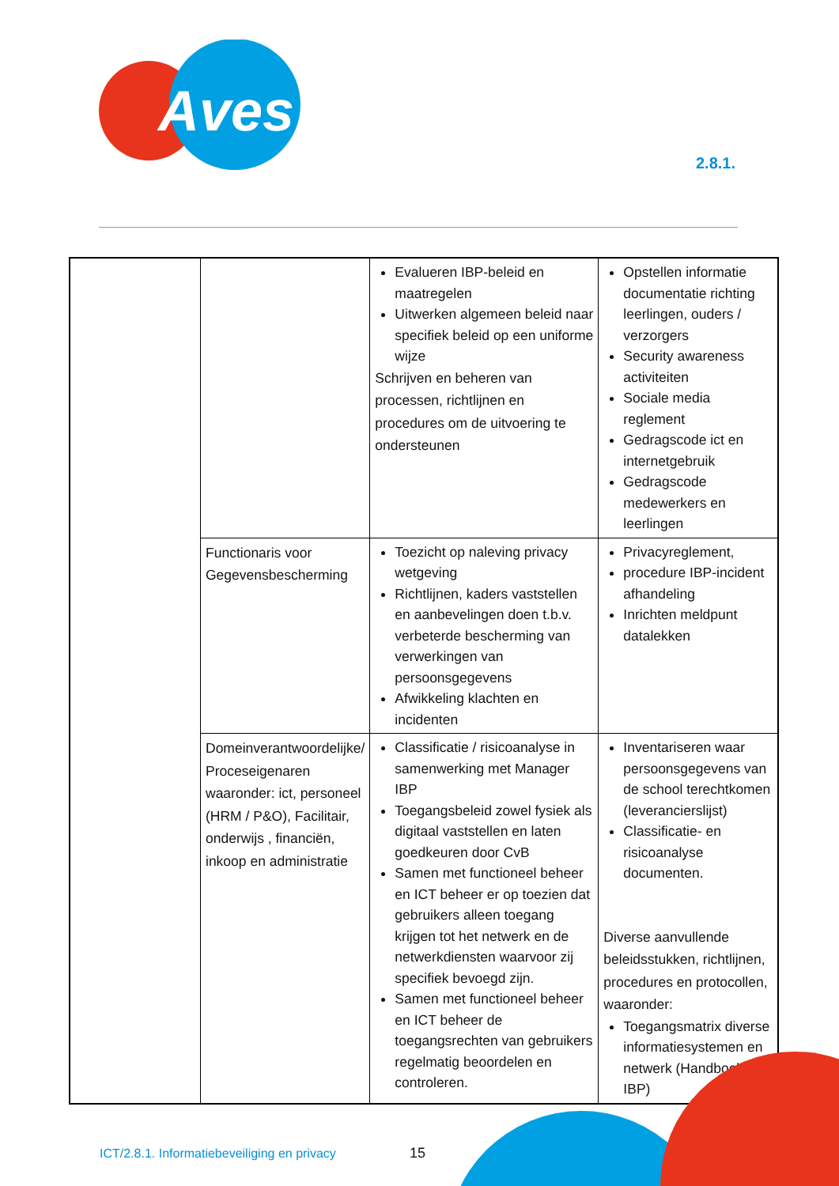Aves
2.8.1.
| | | Evalueren IBP-beleid en maatregelen Uitwerken algemeen beleid naar specifiek beleid op een uniforme wijze Schrijven en beheren van processen, richtlijnen en procedures om de uitvoering te ondersteunen | Opstellen informatie documentatie richting leerlingen, ouders / verzorgers Security awareness activiteiten Sociale media reglement Gedragscode ict en internetgebruik Gedragscode medewerkers en leerlingen |
| | Functionaris voor Gegevensbescherming | Toezicht op naleving privacy wetgeving Richtlijnen, kaders vaststellen en aanbevelingen doen t.b.v. verbeterde bescherming van verwerkingen van persoonsgegevens Afwikkeling klachten en incidenten | Privacyreglement, procedure IBP-incident afhandeling Inrichten meldpunt datalekken |
| | Domeinverantwoordelijke/ Proceseigenaren waaronder: ict, personeel (HRM / P&O), Facilitair, onderwijs , financiën, inkoop en administratie | Classificatie / risicoanalyse in samenwerking met Manager IBP Toegangsbeleid zowel fysiek als digitaal vaststellen en laten goedkeuren door CvB Samen met functioneel beheer en ICT beheer er op toezien dat gebruikers alleen toegang krijgen tot het netwerk en de netwerkdiensten waarvoor zij specifiek bevoegd zijn. Samen met functioneel beheer en ICT beheer de toegangsrechten van gebruikers regelmatig beoordelen en controleren. | Inventariseren waar persoonsgegevens van de school terechtkomen (leverancierslijst) Classificatie- en risicoanalyse documenten. Diverse aanvullende beleidsstukken, richtlijnen, procedures en protocollen, waaronder: Toegangsmatrix diverse informatiesystemen en netwerk (Handboek IBP) |
ICT/2.8.1. Informatiebeveiliging en privacy
15